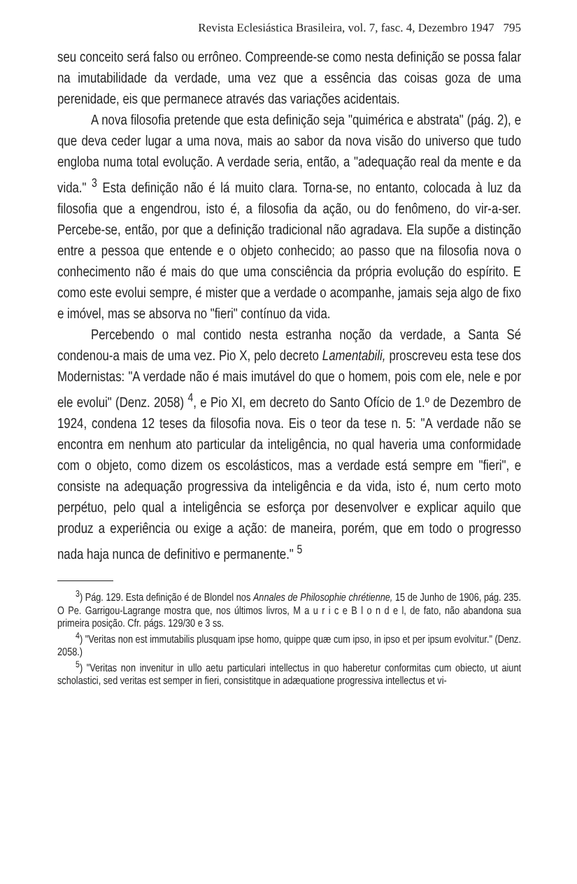Revista Eclesiástica Brasileira, vol. 7, fasc. 4, Dezembro 1947 795
seu conceito será falso ou errôneo. Compreende-se como nesta definição se possa falar na imutabilidade da verdade, uma vez que a essência das coisas goza de uma perenidade, eis que permanece através das variações acidentais.
A nova filosofia pretende que esta definição seja "quimérica e abstrata" (pág. 2), e que deva ceder lugar a uma nova, mais ao sabor da nova visão do universo que tudo engloba numa total evolução. A verdade seria, então, a "adequação real da mente e da vida." <sup>3</sup> Esta definição não é lá muito clara. Torna-se, no entanto, colocada à luz da filosofia que a engendrou, isto é, a filosofia da ação, ou do fenômeno, do vir-a-ser. Percebe-se, então, por que a definição tradicional não agradava. Ela supõe a distinção entre a pessoa que entende e o objeto conhecido; ao passo que na filosofia nova o conhecimento não é mais do que uma consciência da própria evolução do espírito. E como este evolui sempre, é mister que a verdade o acompanhe, jamais seja algo de fixo e imóvel, mas se absorva no "fieri" contínuo da vida.
Percebendo o mal contido nesta estranha noção da verdade, a Santa Sé condenou-a mais de uma vez. Pio X, pelo decreto Lamentabili, proscreveu esta tese dos Modernistas: "A verdade não é mais imutável do que o homem, pois com ele, nele e por ele evolui" (Denz. 2058) <sup>4</sup>, e Pio XI, em decreto do Santo Ofício de 1.º de Dezembro de 1924, condena 12 teses da filosofia nova. Eis o teor da tese n. 5: "A verdade não se encontra em nenhum ato particular da inteligência, no qual haveria uma conformidade com o objeto, como dizem os escolásticos, mas a verdade está sempre em "fieri", e consiste na adequação progressiva da inteligência e da vida, isto é, num certo moto perpétuo, pelo qual a inteligência se esforça por desenvolver e explicar aquilo que produz a experiência ou exige a ação: de maneira, porém, que em todo o progresso nada haja nunca de definitivo e permanente." <sup>5</sup>
<sup>3</sup>) Pág. 129. Esta definição é de Blondel nos Annales de Philosophie chrétienne, 15 de Junho de 1906, pág. 235. O Pe. Garrigou-Lagrange mostra que, nos últimos livros, M a u r i c e B l o n d e l, de fato, não abandona sua primeira posição. Cfr. págs. 129/30 e 3 ss.
<sup>4</sup>) "Veritas non est immutabilis plusquam ipse homo, quippe quæ cum ipso, in ipso et per ipsum evolvitur." (Denz. 2058.)
<sup>5</sup>) "Veritas non invenitur in ullo aetu particulari intellectus in quo haberetur conformitas cum obiecto, ut aiunt scholastici, sed veritas est semper in fieri, consistitque in adæquatione progressiva intellectus et vi-